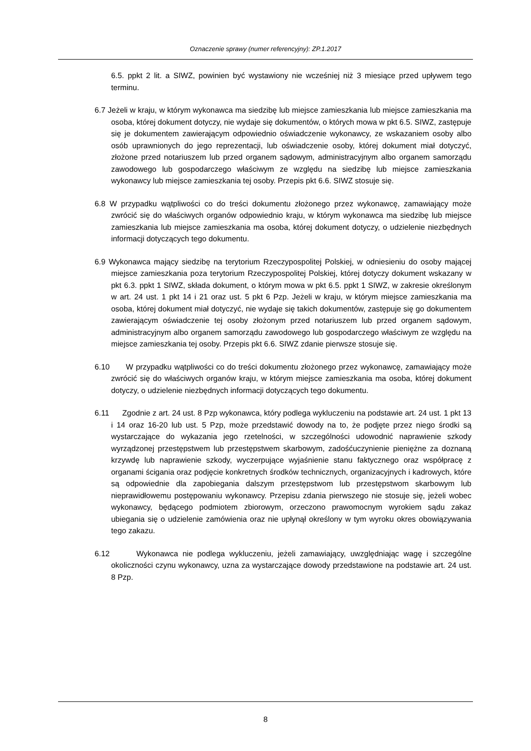Oznaczenie sprawy (numer referencyjny): ZP.1.2017
6.5. ppkt 2 lit. a SIWZ, powinien być wystawiony nie wcześniej niż 3 miesiące przed upływem tego terminu.
6.7 Jeżeli w kraju, w którym wykonawca ma siedzibę lub miejsce zamieszkania lub miejsce zamieszkania ma osoba, której dokument dotyczy, nie wydaje się dokumentów, o których mowa w pkt 6.5. SIWZ, zastępuje się je dokumentem zawierającym odpowiednio oświadczenie wykonawcy, ze wskazaniem osoby albo osób uprawnionych do jego reprezentacji, lub oświadczenie osoby, której dokument miał dotyczyć, złożone przed notariuszem lub przed organem sądowym, administracyjnym albo organem samorządu zawodowego lub gospodarczego właściwym ze względu na siedzibę lub miejsce zamieszkania wykonawcy lub miejsce zamieszkania tej osoby. Przepis pkt 6.6. SIWZ stosuje się.
6.8 W przypadku wątpliwości co do treści dokumentu złożonego przez wykonawcę, zamawiający może zwrócić się do właściwych organów odpowiednio kraju, w którym wykonawca ma siedzibę lub miejsce zamieszkania lub miejsce zamieszkania ma osoba, której dokument dotyczy, o udzielenie niezbędnych informacji dotyczących tego dokumentu.
6.9 Wykonawca mający siedzibę na terytorium Rzeczypospolitej Polskiej, w odniesieniu do osoby mającej miejsce zamieszkania poza terytorium Rzeczypospolitej Polskiej, której dotyczy dokument wskazany w pkt 6.3. ppkt 1 SIWZ, składa dokument, o którym mowa w pkt 6.5. ppkt 1 SIWZ, w zakresie określonym w art. 24 ust. 1 pkt 14 i 21 oraz ust. 5 pkt 6 Pzp. Jeżeli w kraju, w którym miejsce zamieszkania ma osoba, której dokument miał dotyczyć, nie wydaje się takich dokumentów, zastępuje się go dokumentem zawierającym oświadczenie tej osoby złożonym przed notariuszem lub przed organem sądowym, administracyjnym albo organem samorządu zawodowego lub gospodarczego właściwym ze względu na miejsce zamieszkania tej osoby. Przepis pkt 6.6. SIWZ zdanie pierwsze stosuje się.
6.10 W przypadku wątpliwości co do treści dokumentu złożonego przez wykonawcę, zamawiający może zwrócić się do właściwych organów kraju, w którym miejsce zamieszkania ma osoba, której dokument dotyczy, o udzielenie niezbędnych informacji dotyczących tego dokumentu.
6.11 Zgodnie z art. 24 ust. 8 Pzp wykonawca, który podlega wykluczeniu na podstawie art. 24 ust. 1 pkt 13 i 14 oraz 16-20 lub ust. 5 Pzp, może przedstawić dowody na to, że podjęte przez niego środki są wystarczające do wykazania jego rzetelności, w szczególności udowodnić naprawienie szkody wyrządzonej przestępstwem lub przestępstwem skarbowym, zadośćuczynienie pieniężne za doznaną krzywdę lub naprawienie szkody, wyczerpujące wyjaśnienie stanu faktycznego oraz współpracę z organami ścigania oraz podjęcie konkretnych środków technicznych, organizacyjnych i kadrowych, które są odpowiednie dla zapobiegania dalszym przestępstwom lub przestępstwom skarbowym lub nieprawidłowemu postępowaniu wykonawcy. Przepisu zdania pierwszego nie stosuje się, jeżeli wobec wykonawcy, będącego podmiotem zbiorowym, orzeczono prawomocnym wyrokiem sądu zakaz ubiegania się o udzielenie zamówienia oraz nie upłynął określony w tym wyroku okres obowiązywania tego zakazu.
6.12 Wykonawca nie podlega wykluczeniu, jeżeli zamawiający, uwzględniając wagę i szczególne okoliczności czynu wykonawcy, uzna za wystarczające dowody przedstawione na podstawie art. 24 ust. 8 Pzp.
8